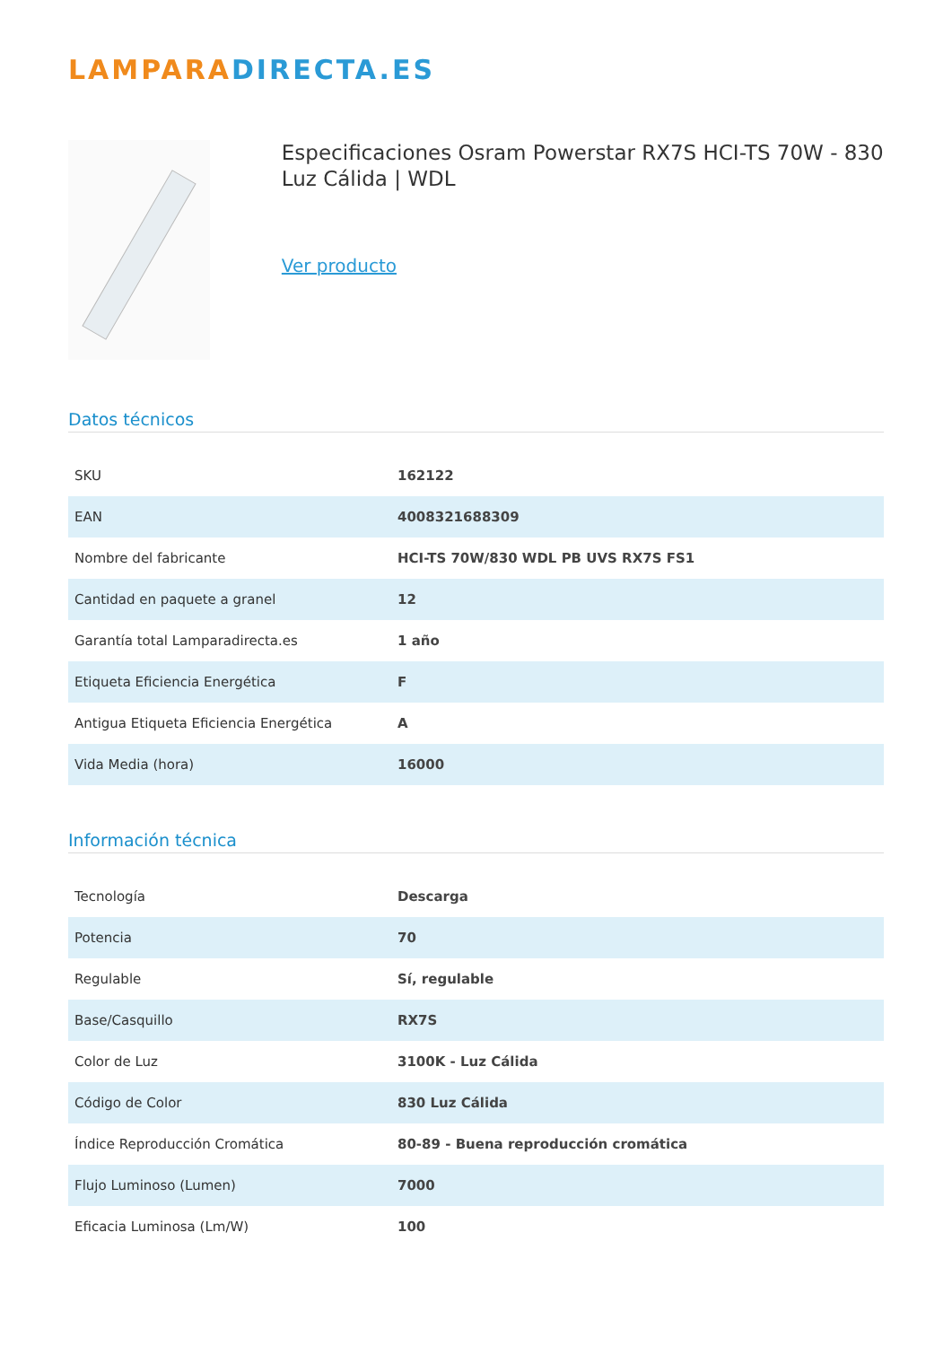LAMPARA DIRECTA.ES
Especificaciones Osram Powerstar RX7S HCI-TS 70W - 830 Luz Cálida | WDL
Ver producto
Datos técnicos
| SKU | 162122 |
| EAN | 4008321688309 |
| Nombre del fabricante | HCI-TS 70W/830 WDL PB UVS RX7S FS1 |
| Cantidad en paquete a granel | 12 |
| Garantía total Lamparadirecta.es | 1 año |
| Etiqueta Eficiencia Energética | F |
| Antigua Etiqueta Eficiencia Energética | A |
| Vida Media (hora) | 16000 |
Información técnica
| Tecnología | Descarga |
| Potencia | 70 |
| Regulable | Sí, regulable |
| Base/Casquillo | RX7S |
| Color de Luz | 3100K - Luz Cálida |
| Código de Color | 830 Luz Cálida |
| Índice Reproducción Cromática | 80-89 - Buena reproducción cromática |
| Flujo Luminoso (Lumen) | 7000 |
| Eficacia Luminosa (Lm/W) | 100 |